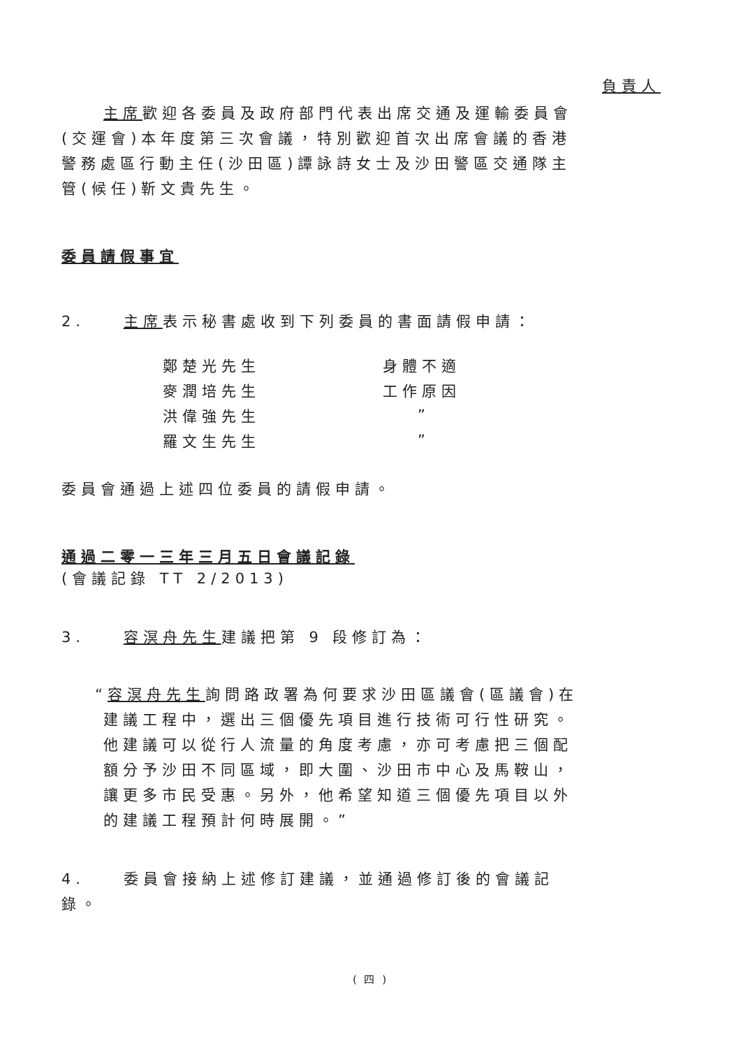負責人
主席歡迎各委員及政府部門代表出席交通及運輸委員會(交運會)本年度第三次會議，特別歡迎首次出席會議的香港警務處區行動主任(沙田區)譚詠詩女士及沙田警區交通隊主管(候任)靳文貴先生。
委員請假事宜
2. 主席表示秘書處收到下列委員的書面請假申請：
| 鄭楚光先生 | 身體不適 |
| 麥潤培先生 | 工作原因 |
| 洪偉強先生 | ” |
| 羅文生先生 | ” |
委員會通過上述四位委員的請假申請。
通過二零一三年三月五日會議記錄
(會議記錄 TT 2/2013)
3. 容溟舟先生建議把第 9 段修訂為：
“容溟舟先生詢問路政署為何要求沙田區議會(區議會)在建議工程中，選出三個優先項目進行技術可行性研究。他建議可以從行人流量的角度考慮，亦可考慮把三個配額分予沙田不同區域，即大圍、沙田市中心及馬鞍山，讓更多市民受惠。另外，他希望知道三個優先項目以外的建議工程預計何時展開。”
4. 委員會接納上述修訂建議，並通過修訂後的會議記錄。
( 四 )